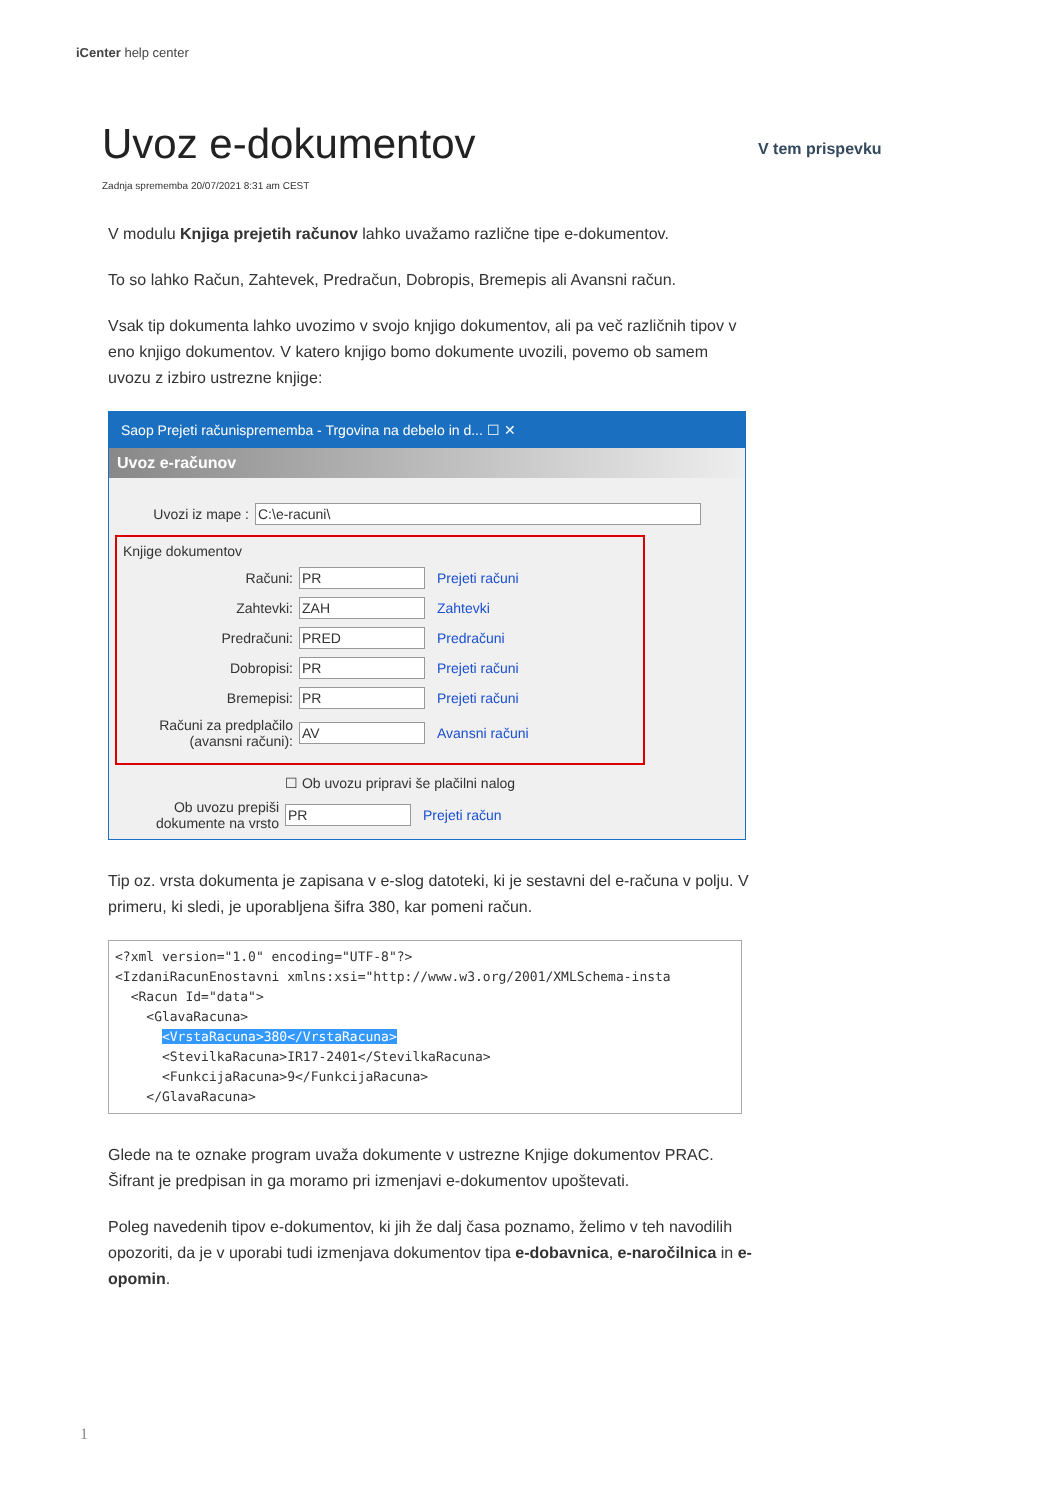iCenter help center
V tem prispevku
Uvoz e-dokumentov
Zadnja sprememba 20/07/2021 8:31 am CEST
V modulu Knjiga prejetih računov lahko uvažamo različne tipe e-dokumentov.
To so lahko Račun, Zahtevek, Predračun, Dobropis, Bremepis ali Avansni račun.
Vsak tip dokumenta lahko uvozimo v svojo knjigo dokumentov, ali pa več različnih tipov v eno knjigo dokumentov. V katero knjigo bomo dokumente uvozili, povemo ob samem uvozu z izbiro ustrezne knjige:
Saop Prejeti računisprememba - Trgovina na debelo in d... ☐ ✕
Uvoz e-računov
Uvozi iz mape : C:\e-racuni\
Knjige dokumentov
Računi: PR Prejeti računi
Zahtevki: ZAH Zahtevki
Predračuni: PRED Predračuni
Dobropisi: PR Prejeti računi
Bremepisi: PR Prejeti računi
Računi za predplačilo (avansni računi): AV Avansni računi
☐ Ob uvozu pripravi še plačilni nalog
Ob uvozu prepiši dokumente na vrsto PR Prejeti račun
Tip oz. vrsta dokumenta je zapisana v e-slog datoteki, ki je sestavni del e-računa v polju. V primeru, ki sledi, je uporabljena šifra 380, kar pomeni račun.
<?xml version="1.0" encoding="UTF-8"?>
<IzdaniRacunEnostavni xmlns:xsi="http://www.w3.org/2001/XMLSchema-insta
  <Racun Id="data">
    <GlavaRacuna>
      <VrstaRacuna>380</VrstaRacuna>
      <StevilkaRacuna>IR17-2401</StevilkaRacuna>
      <FunkcijaRacuna>9</FunkcijaRacuna>
    </GlavaRacuna>
Glede na te oznake program uvaža dokumente v ustrezne Knjige dokumentov PRAC. Šifrant je predpisan in ga moramo pri izmenjavi e-dokumentov upoštevati.
Poleg navedenih tipov e-dokumentov, ki jih že dalj časa poznamo, želimo v teh navodilih opozoriti, da je v uporabi tudi izmenjava dokumentov tipa e-dobavnica, e-naročilnica in e-opomin.
1